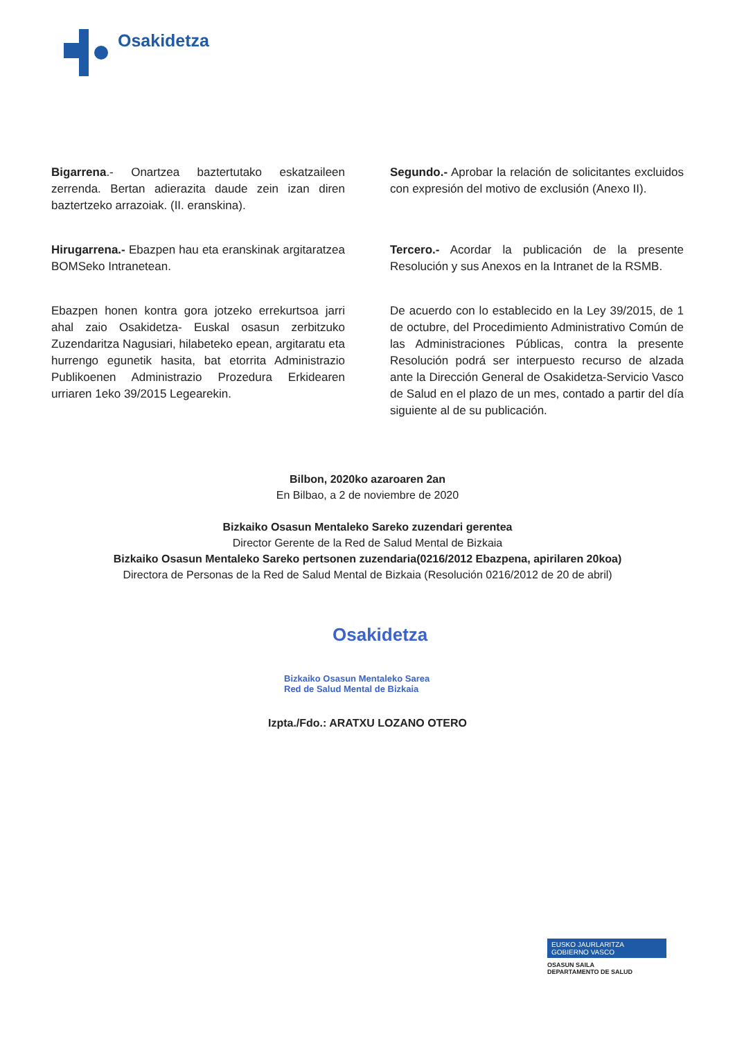Osakidetza
Bigarrena.- Onartzea baztertutako eskatzaileen zerrenda. Bertan adierazita daude zein izan diren baztertzeko arrazoiak. (II. eranskina).
Segundo.- Aprobar la relación de solicitantes excluidos con expresión del motivo de exclusión (Anexo II).
Hirugarrena.- Ebazpen hau eta eranskinak argitaratzea BOMSeko Intranetean.
Tercero.- Acordar la publicación de la presente Resolución y sus Anexos en la Intranet de la RSMB.
Ebazpen honen kontra gora jotzeko errekurtsoa jarri ahal zaio Osakidetza- Euskal osasun zerbitzuko Zuzendaritza Nagusiari, hilabeteko epean, argitaratu eta hurrengo egunetik hasita, bat etorrita Administrazio Publikoenen Administrazio Prozedura Erkidearen urriaren 1eko 39/2015 Legearekin.
De acuerdo con lo establecido en la Ley 39/2015, de 1 de octubre, del Procedimiento Administrativo Común de las Administraciones Públicas, contra la presente Resolución podrá ser interpuesto recurso de alzada ante la Dirección General de Osakidetza-Servicio Vasco de Salud en el plazo de un mes, contado a partir del día siguiente al de su publicación.
Bilbon, 2020ko azaroaren 2an
En Bilbao, a 2 de noviembre de 2020
Bizkaiko Osasun Mentaleko Sareko zuzendari gerentea
Director Gerente de la Red de Salud Mental de Bizkaia
Bizkaiko Osasun Mentaleko Sareko pertsonen zuzendaria(0216/2012 Ebazpena, apirilaren 20koa)
Directora de Personas de la Red de Salud Mental de Bizkaia (Resolución 0216/2012 de 20 de abril)
Osakidetza
Bizkaiko Osasun Mentaleko Sarea
Red de Salud Mental de Bizkaia
Izpta./Fdo.: ARATXU LOZANO OTERO
EUSKO JAURLARITZA
GOBIERNO VASCO
OSASUN SAILA
DEPARTAMENTO DE SALUD